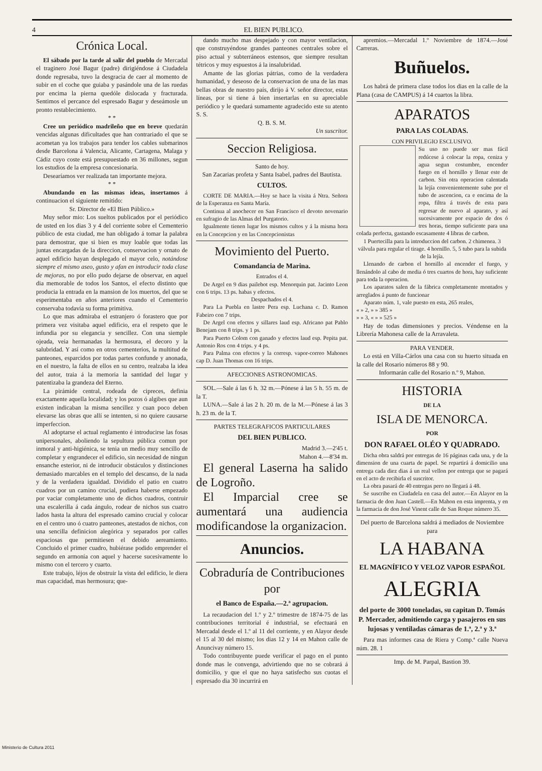4 EL BIEN PUBLICO.
Crónica Local.
El sábado por la tarde al salir del pueblo de Mercadal el traginero José Bagur (padre) dirigiéndose á Ciudadela donde regresaba, tuvo la desgracia de caer al momento de subir en el coche que guiaba y pasándole una de las ruedas por encima la pierna quedóle dislocada y fracturada. Sentimos el percance del espresado Bagur y deseámosle un pronto restablecimiento.
* *
Cree un periódico madrileño que en breve quedarán vencidas algunas dificultades que han contrariado el que se acometan ya los trabajos para tender los cables submarinos desde Barcelona á Valencia, Alicante, Cartagena, Malaga y Cádiz cuyo coste está presupuestado en 36 millones, segun los estudios de la empresa concesionaria.
Desearíamos ver realizada tan importante mejora.
* *
Abundando en las mismas ideas, insertamos á continuacion el siguiente remitido:
Sr. Director de «El Bien Público.»
Muy señor mio: Los sueltos publicados por el periódico de usted en los dias 3 y 4 del corriente sobre el Cementerio público de esta ciudad, me han obligado á tomar la palabra para demostrar, que si bien es muy loable que todas las juntas encargadas de la direccion, conservacion y ornato de aquel edificio hayan desplegado el mayor celo, notándose siempre el mismo aseo, gusto y afan en introducir toda clase de mejoras, no por ello pudo dejarse de observar, en aquel dia memorable de todos los Santos, el efecto distinto que producia la entrada en la mansion de los muertos, del que se esperimentaba en años anteriores cuando el Cementerio conservaba todavía su forma primitiva.
Lo que mas admiraba el estranjero ó forastero que por primera vez visitaba aquel edificio, era el respeto que le infundia por su elegancia y sencillez. Con una siemple ojeada, veia hermanadas la hermosura, el decoro y la salubridad. Y así como en otros cementerios, la multitud de panteones, esparcidos por todas partes confunde y anonada, en el nuestro, la falta de ellos en su centro, realzaba la idea del autor, traia á la memoria la santidad del lugar y patentizaba la grandeza del Eterno.
La pirámide central, rodeada de cipreces, definia exactamente aquella localidad; y los pozos ó algibes que aun existen indicaban la misma sencillez y cuan poco deben elevarse las obras que allí se intenten, si no quiere causarse imperfeccion.
Al adoptarse el actual reglamento é introducirse las fosas unipersonales, aboliendo la sepultura pública comun por inmoral y anti-higiénica, se tenia un medio muy sencillo de completar y engrandecer el edificio, sin necesidad de ningun ensanche esterior, ni de introducir obstáculos y distinciones demasiado marcables en el templo del descanso, de la nada y de la verdadera igualdad. Dividido el patio en cuatro cuadros por un camino crucial, pudiera haberse empezado por vaciar completamente uno de dichos cuadros, contruir una escalerilla á cada ángulo, rodear de nichos sus cuatro lados hasta la altura del espresado camino crucial y colocar en el centro uno ó cuatro panteones, atestados de nichos, con una sencilla definicion alegórica y separados por calles espaciosas que permitiesen el debido aereamiento. Concluido el primer cuadro, hubiérase podido emprender el segundo en armonía con aquel y hacerse sucesivamente lo mismo con el tercero y cuarto.
Este trabajo, léjos de obstruir la vista del edificio, le diera mas capacidad, mas hermosura; que-
dando mucho mas despejado y con mayor ventilacion, que construyéndose grandes panteones centrales sobre el piso actual y subterráneos estensos, que siempre resultan tétricos y muy espuestos á la insalubridad.
Amante de las glorias pátrias, como de la verdadera humanidad, y deseoso de la conservacion de una de las mas bellas obras de nuestro país, dirijo á V. señor director, estas líneas, por si tiene á bien insertarlas en su apreciable periódico y le quedará sumamente agradecido este su atento S. S.
Q. B. S. M.
Un suscritor.
Seccion Religiosa.
Santo de hoy.
San Zacarias profeta y Santa Isabel, padres del Bautista.
CULTOS.
CORTE DE MARIA.—Hoy se hace la visita á Ntra. Señora de la Esperanza en Santa María.
Continua al anochecer en San Francisco el devoto novenario en sufragio de las Almas del Purgatorio.
Igualmente tienen lugar los mismos cultos y á la misma hora en la Concepcion y en las Concepcionistas
Movimiento del Puerto.
Comandancia de Marina.
Entrados el 4.
De Argel en 9 dias pailebot esp. Menorquin pat. Jacinto Leon con 6 trips. 13 ps. habas y efectos.
Despachados el 4.
Para La Puebla en lastre Pera esp. Luchana c. D. Ramon Fabeiro con 7 trips.
De Argel con efectos y sillares laud esp. Africano pat Pablo Benejam con 8 trips. y 1 ps.
Para Puerto Colom con ganado y efectos laud esp. Pepita pat. Antonio Ros con 4 trips. y 4 ps.
Para Palma con efectos y la corresp. vapor-correo Mahones cap D. Juan Thomas con 16 trips.
AFECCIONES ASTRONOMICAS.
SOL.—Sale á las 6 h. 32 m.—Pónese á las 5 h. 55 m. de la T.
LUNA.—Sale á las 2 h. 20 m. de la M.—Pónese á las 3 h. 23 m. de la T.
PARTES TELEGRAFICOS PARTICULARES
DEL BIEN PUBLICO.
Madrid 3.—2'45 t.
Mahon 4.—8'34 m.
El general Laserna ha salido de Logroño.
El Imparcial cree se aumentará una audiencia modificandose la organizacion.
Anuncios.
Cobraduría de Contribuciones por
el Banco de España.—2.ª agrupacion.
La recaudacion del 1.º y 2.º trimestre de 1874-75 de las contribuciones territorial é industrial, se efectuará en Mercadal desde el 1.º al 11 del corriente, y en Alayor desde el 15 al 30 del mismo; los dias 12 y 14 en Mahon calle de Anuncivay número 15.
Todo contribuyente puede verificar el pago en el punto donde mas le convenga, advirtiendo que no se cobrará á domicilio, y que el que no haya satisfecho sus cuotas el espresado dia 30 incurrirá en
apremios.—Mercadal 1.º Noviembre de 1874.—José Carreras.
Buñuelos.
Los habrá de primera clase todos los dias en la calle de la Plana (casa de CAMPUS) á 14 cuartos la libra.
APARATOS
PARA LAS COLADAS.
CON PRIVILEGIO ESCLUSIVO.
Su uso no puede ser mas fácil redúcese á colocar la ropa, ceniza y agua segun costumbre, encender fuego en el hornillo y llenar este de carbon. Sin otra operacion calentada la lejía convenientemente sube por el tubo de ascencion, ca e encima de la ropa, filtra á través de esta para regresar de nuevo al aparato, y así sucesivamente por espacio de dos ó tres horas, tiempo suficiente para una colada perfecta, gastando escasamente 4 libras de carbon.
1 Puertecilla para la introduccion del carbon. 2 chimenea. 3 válvula para regular el tirage. 4 hornillo. 5, 5 tubo para la subida de la lejía.
Llenando de carbon el hornillo al encender el fuego, y llenándolo al cabo de media ó tres cuartos de hora, hay suficiente para toda la operacion.
Los aparatos salen de la fábrica completamente montados y arreglados á punto de funcionar
Aparato núm. 1, vale puesto en esta, 265 reales,
« » 2, » » 385 »
» » 3, « » » 525 »
Hay de todas dimensiones y precios. Véndense en la Librería Mahonesa calle de la Arravaleta.
PARA VENDER.
Lo está en Villa-Cárlos una casa con su huerto situada en la calle del Rosario números 88 y 90.
Informarán calle del Rosario n.º 9, Mahon.
HISTORIA
DE LA
ISLA DE MENORCA.
POR
DON RAFAEL OLÉO Y QUADRADO.
Dicha obra saldrá por entregas de 16 páginas cada una, y de la dimension de una cuarta de papel. Se repartirá á domicilio una entrega cada diez dias á un real vellon por entrega que se pagará en el acto de recibirla el suscritor.
La obra pasará de 40 entregas pero no llegará á 48.
Se suscribe en Ciudadela en casa del autor.—En Alayor en la farmacia de don Juan Castell.—En Mahon en esta imprenta, y en la farmacia de don José Vinent calle de San Roque número 35.
Del puerto de Barcelona saldrá á mediados de Noviembre para
LA HABANA
EL MAGNÍFICO Y VELOZ VAPOR ESPAÑOL
ALEGRIA
del porte de 3000 toneladas, su capitan D. Tomás P. Mercader, admitiendo carga y pasajeros en sus lujosas y ventiladas cámaras de 1.ª, 2.ª y 3.ª
Para mas informes casa de Riera y Comp.ª calle Nueva núm. 28. 1
Imp. de M. Parpal, Bastion 39.
Ministerio de Cultura 2011